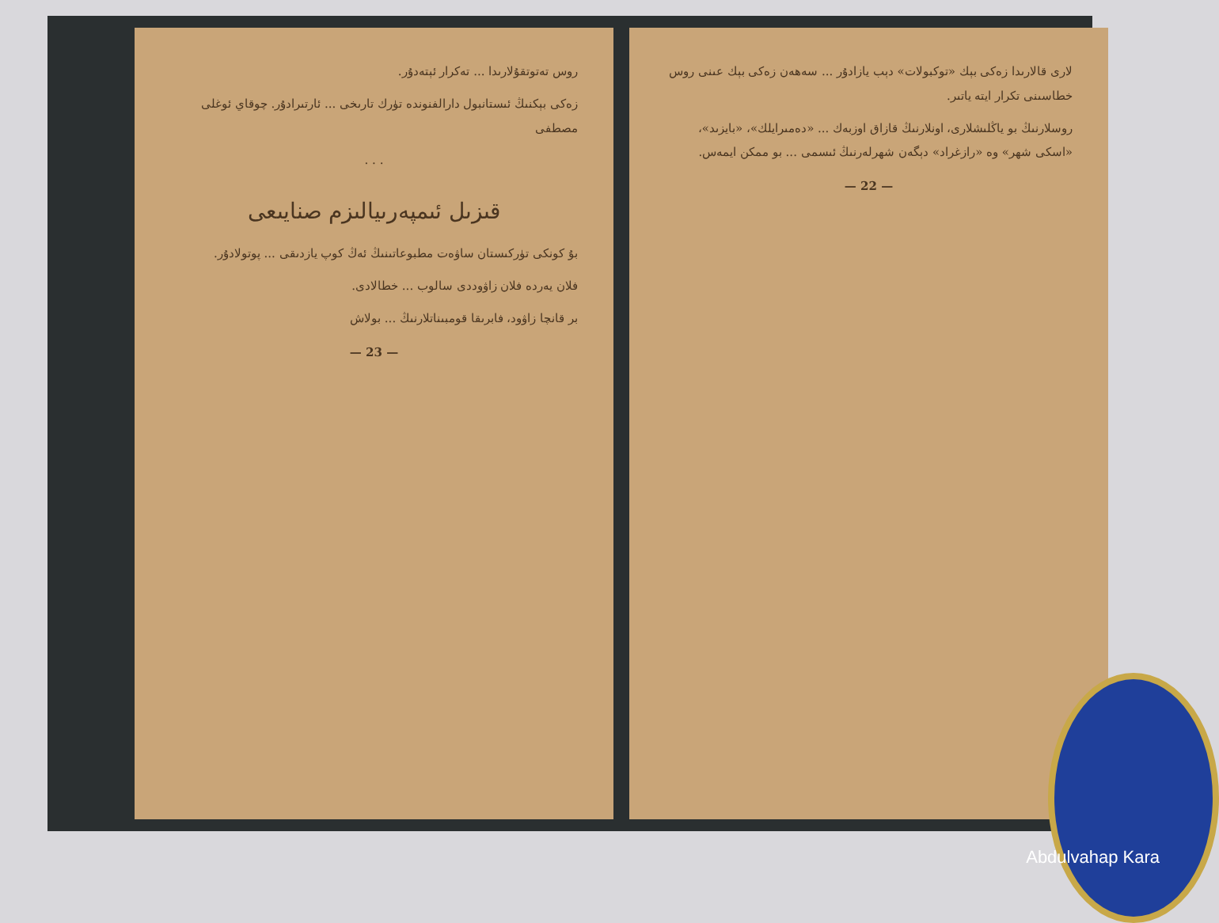روس تەتوتقۇلارىدا ... تەكرار ئېتەدۇر.
زەكى بېكنىڭ ئىستانبول دارالفنوندە تۈرك تارىخى ... ئارتىرادۇر. چوقاي ئوغلى مصطفى
. . .
قىزىل ئىمپەرىيالىزم صنايىعى
بۇ كونكى تۈركىستان ساۋەت مطبوعاتىنىڭ ئەڭ كوپ يازدىقى ... پوتولادۇر.
فلان يەردە فلان زاۋوددى سالوب ... خطالادى.
بر قانچا زاۋود، فابرىقا قومبىناتلارنىڭ ... بولاش
— 23 —
لارى قالارىدا زەكى بېك «توكبولات» دېب يازادۇر ... سەھەن زەكى بېك عىنى روس خطاسىنى تكرار ايتە ياتىر.
روسلارنىڭ بو ياڭلىشلارى، اونلارنىڭ قازاق اوزبەك ... «دەمىرايلك»، «بايزىد»، «اسكى شهر» وە «رازغراد» دېگەن شهرلەرنىڭ ئىسمى ... بو ممكن ايمەس.
— 22 —
Abdulvahap Kara